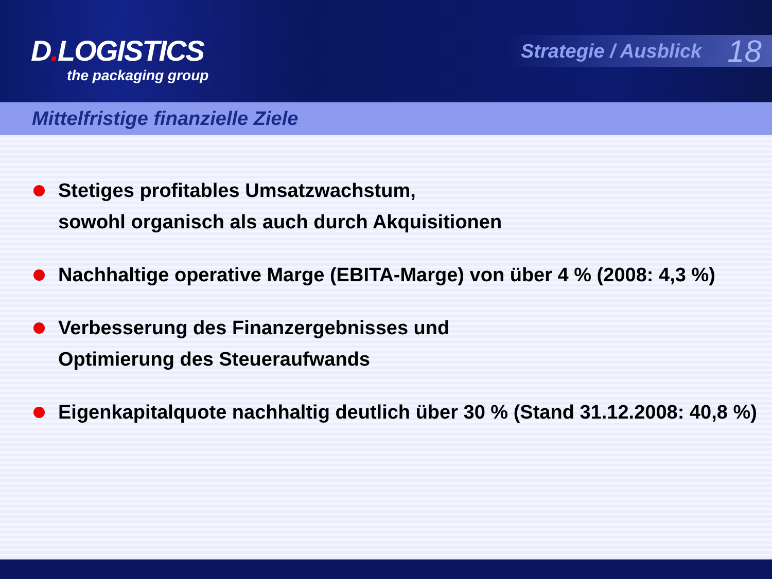D. LOGISTICS
the packaging group
Strategie / Ausblick 18
Mittelfristige finanzielle Ziele
Stetiges profitables Umsatzwachstum,
sowohl organisch als auch durch Akquisitionen
Nachhaltige operative Marge (EBITA-Marge) von über 4 % (2008: 4,3 %)
Verbesserung des Finanzergebnisses und
Optimierung des Steueraufwands
Eigenkapitalquote nachhaltig deutlich über 30 % (Stand 31.12.2008: 40,8 %)